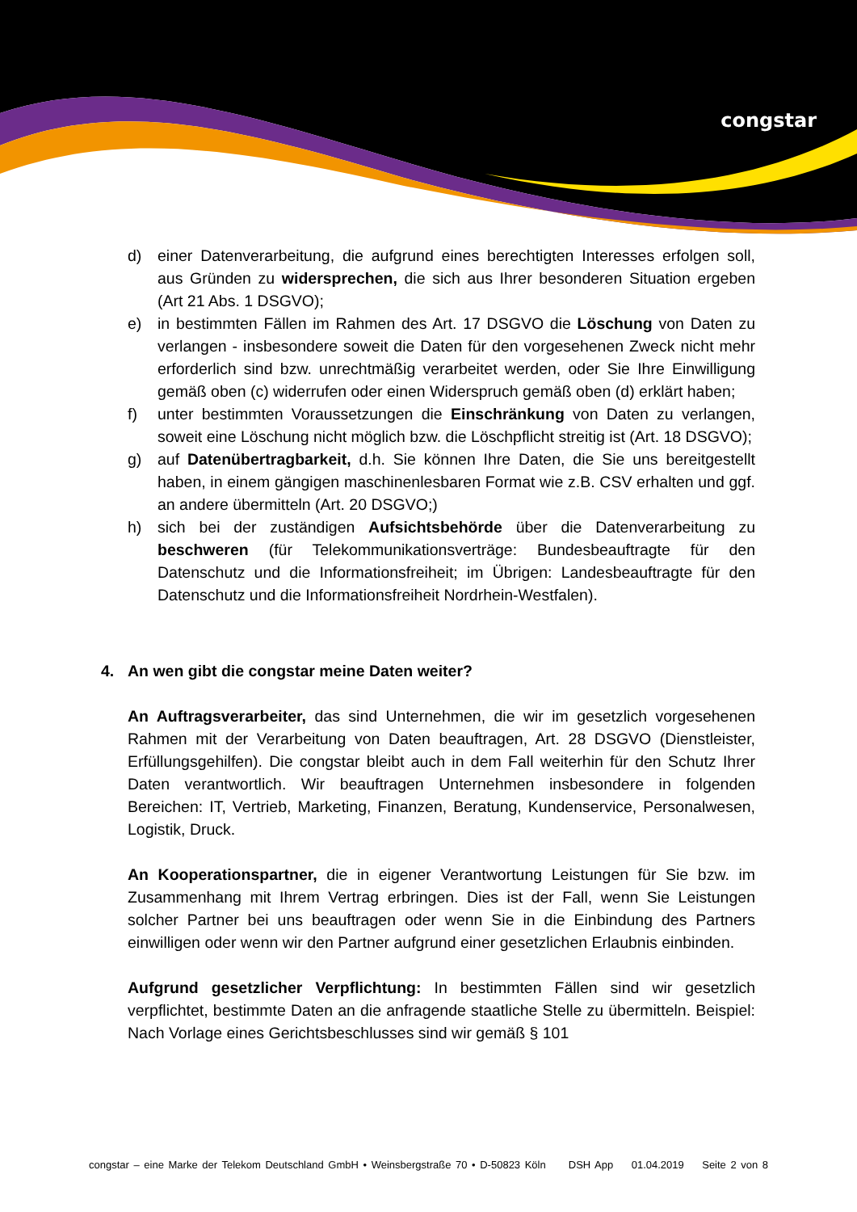congstar
d) einer Datenverarbeitung, die aufgrund eines berechtigten Interesses erfolgen soll, aus Gründen zu widersprechen, die sich aus Ihrer besonderen Situation ergeben (Art 21 Abs. 1 DSGVO);
e) in bestimmten Fällen im Rahmen des Art. 17 DSGVO die Löschung von Daten zu verlangen - insbesondere soweit die Daten für den vorgesehenen Zweck nicht mehr erforderlich sind bzw. unrechtmäßig verarbeitet werden, oder Sie Ihre Einwilligung gemäß oben (c) widerrufen oder einen Widerspruch gemäß oben (d) erklärt haben;
f) unter bestimmten Voraussetzungen die Einschränkung von Daten zu verlangen, soweit eine Löschung nicht möglich bzw. die Löschpflicht streitig ist (Art. 18 DSGVO);
g) auf Datenübertragbarkeit, d.h. Sie können Ihre Daten, die Sie uns bereitgestellt haben, in einem gängigen maschinenlesbaren Format wie z.B. CSV erhalten und ggf. an andere übermitteln (Art. 20 DSGVO;)
h) sich bei der zuständigen Aufsichtsbehörde über die Datenverarbeitung zu beschweren (für Telekommunikationsverträge: Bundesbeauftragte für den Datenschutz und die Informationsfreiheit; im Übrigen: Landesbeauftragte für den Datenschutz und die Informationsfreiheit Nordrhein-Westfalen).
4. An wen gibt die congstar meine Daten weiter?
An Auftragsverarbeiter, das sind Unternehmen, die wir im gesetzlich vorgesehenen Rahmen mit der Verarbeitung von Daten beauftragen, Art. 28 DSGVO (Dienstleister, Erfüllungsgehilfen). Die congstar bleibt auch in dem Fall weiterhin für den Schutz Ihrer Daten verantwortlich. Wir beauftragen Unternehmen insbesondere in folgenden Bereichen: IT, Vertrieb, Marketing, Finanzen, Beratung, Kundenservice, Personalwesen, Logistik, Druck.
An Kooperationspartner, die in eigener Verantwortung Leistungen für Sie bzw. im Zusammenhang mit Ihrem Vertrag erbringen. Dies ist der Fall, wenn Sie Leistungen solcher Partner bei uns beauftragen oder wenn Sie in die Einbindung des Partners einwilligen oder wenn wir den Partner aufgrund einer gesetzlichen Erlaubnis einbinden.
Aufgrund gesetzlicher Verpflichtung: In bestimmten Fällen sind wir gesetzlich verpflichtet, bestimmte Daten an die anfragende staatliche Stelle zu übermitteln. Beispiel: Nach Vorlage eines Gerichtsbeschlusses sind wir gemäß § 101
congstar – eine Marke der Telekom Deutschland GmbH • Weinsbergstraße 70 • D-50823 Köln DSH App 01.04.2019 Seite 2 von 8